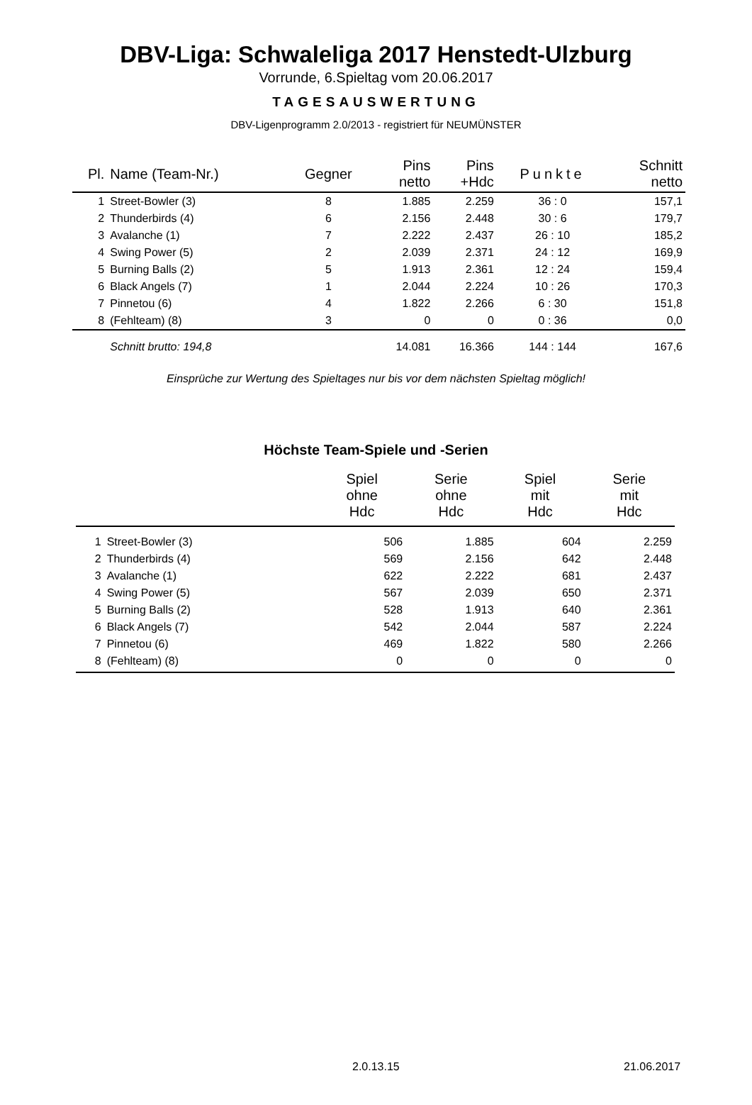DBV-Liga: Schwaleliga 2017 Henstedt-Ulzburg
Vorrunde, 6.Spieltag vom 20.06.2017
TAGESAUSWERTUNG
DBV-Ligenprogramm 2.0/2013 - registriert für NEUMÜNSTER
| Pl. | Name (Team-Nr.) | Gegner | Pins netto | Pins +Hdc | Punkte | Schnitt netto |
| --- | --- | --- | --- | --- | --- | --- |
| 1 | Street-Bowler (3) | 8 | 1.885 | 2.259 | 36 : 0 | 157,1 |
| 2 | Thunderbirds (4) | 6 | 2.156 | 2.448 | 30 : 6 | 179,7 |
| 3 | Avalanche (1) | 7 | 2.222 | 2.437 | 26 : 10 | 185,2 |
| 4 | Swing Power (5) | 2 | 2.039 | 2.371 | 24 : 12 | 169,9 |
| 5 | Burning Balls (2) | 5 | 1.913 | 2.361 | 12 : 24 | 159,4 |
| 6 | Black Angels (7) | 1 | 2.044 | 2.224 | 10 : 26 | 170,3 |
| 7 | Pinnetou (6) | 4 | 1.822 | 2.266 | 6 : 30 | 151,8 |
| 8 | (Fehlteam) (8) | 3 | 0 | 0 | 0 : 36 | 0,0 |
| | Schnitt brutto: 194,8 | | 14.081 | 16.366 | 144 : 144 | 167,6 |
Einsprüche zur Wertung des Spieltages nur bis vor dem nächsten Spieltag möglich!
Höchste Team-Spiele und -Serien
| | | Spiel ohne Hdc | Serie ohne Hdc | Spiel mit Hdc | Serie mit Hdc |
| --- | --- | --- | --- | --- | --- |
| 1 | Street-Bowler (3) | 506 | 1.885 | 604 | 2.259 |
| 2 | Thunderbirds (4) | 569 | 2.156 | 642 | 2.448 |
| 3 | Avalanche (1) | 622 | 2.222 | 681 | 2.437 |
| 4 | Swing Power (5) | 567 | 2.039 | 650 | 2.371 |
| 5 | Burning Balls (2) | 528 | 1.913 | 640 | 2.361 |
| 6 | Black Angels (7) | 542 | 2.044 | 587 | 2.224 |
| 7 | Pinnetou (6) | 469 | 1.822 | 580 | 2.266 |
| 8 | (Fehlteam) (8) | 0 | 0 | 0 | 0 |
2.0.13.15 21.06.2017